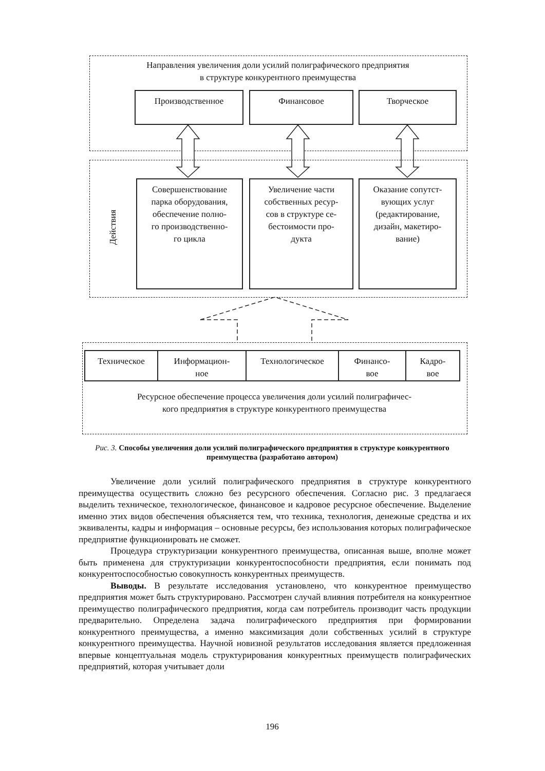Направления увеличения доли усилий полиграфического предприятия
в структуре конкурентного преимущества
Производственное Финансовое Творческое
Действия
Совершенствование
парка оборудования,
обеспечение полно-
го производственно-
го цикла
Увеличение части
собственных ресур-
сов в структуре се-
бестоимости про-
дукта
Оказание сопутст-
вующих услуг
(редактирование,
дизайн, макетиро-
вание)
Техническое
Информацион-
ное
Технологическое
Финансо-
вое
Кадро-
вое
Ресурсное обеспечение процесса увеличения доли усилий полиграфичес-
кого предприятия в структуре конкурентного преимущества
Рис. 3. Способы увеличения доли усилий полиграфического предприятия в структуре конкурентного преимущества (разработано автором)
Увеличение доли усилий полиграфического предприятия в структуре конкурентного преимущества осуществить сложно без ресурсного обеспечения. Согласно рис. 3 предлагаеся выделить техническое, технологическое, финансовое и кадровое ресурсное обеспечение. Выделение именно этих видов обеспечения объясняется тем, что техника, технология, денежные средства и их эквиваленты, кадры и информация – основные ресурсы, без использования которых полиграфическое предприятие функционировать не сможет.
Процедура структуризации конкурентного преимущества, описанная выше, вполне может быть применена для структуризации конкурентоспособности предприятия, если понимать под конкурентоспособностью совокупность конкурентных преимуществ.
Выводы. В результате исследования установлено, что конкурентное преимущество предприятия может быть структурировано. Рассмотрен случай влияния потребителя на конкурентное преимущество полиграфического предприятия, когда сам потребитель производит часть продукции предварительно. Определена задача полиграфического предприятия при формировании конкурентного преимущества, а именно максимизация доли собственных усилий в структуре конкурентного преимущества. Научной новизной результатов исследования является предложенная впервые концептуальная модель структурирования конкурентных преимуществ полиграфических предприятий, которая учитывает доли
196